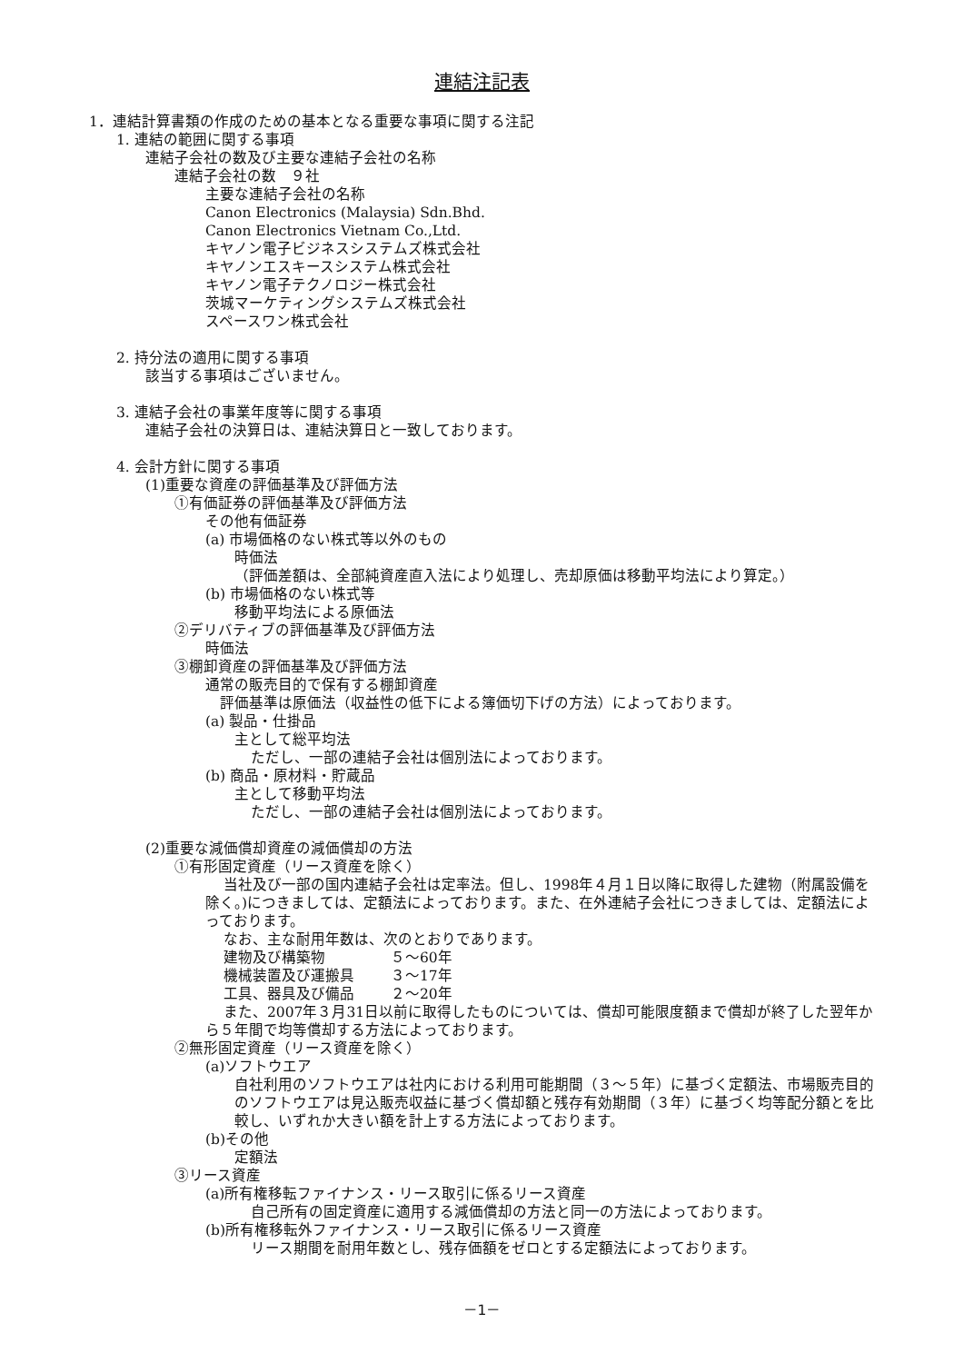連結注記表
1．連結計算書類の作成のための基本となる重要な事項に関する注記
1. 連結の範囲に関する事項
連結子会社の数及び主要な連結子会社の名称
連結子会社の数　９社
主要な連結子会社の名称
Canon Electronics (Malaysia) Sdn.Bhd.
Canon Electronics Vietnam Co.,Ltd.
キヤノン電子ビジネスシステムズ株式会社
キヤノンエスキースシステム株式会社
キヤノン電子テクノロジー株式会社
茨城マーケティングシステムズ株式会社
スペースワン株式会社
2. 持分法の適用に関する事項
該当する事項はございません。
3. 連結子会社の事業年度等に関する事項
連結子会社の決算日は、連結決算日と一致しております。
4. 会計方針に関する事項
(1)重要な資産の評価基準及び評価方法
①有価証券の評価基準及び評価方法
その他有価証券
(a) 市場価格のない株式等以外のもの
時価法
（評価差額は、全部純資産直入法により処理し、売却原価は移動平均法により算定。）
(b) 市場価格のない株式等
移動平均法による原価法
②デリバティブの評価基準及び評価方法
時価法
③棚卸資産の評価基準及び評価方法
通常の販売目的で保有する棚卸資産
評価基準は原価法（収益性の低下による簿価切下げの方法）によっております。
(a) 製品・仕掛品
主として総平均法
ただし、一部の連結子会社は個別法によっております。
(b) 商品・原材料・貯蔵品
主として移動平均法
ただし、一部の連結子会社は個別法によっております。
(2)重要な減価償却資産の減価償却の方法
①有形固定資産（リース資産を除く）
当社及び一部の国内連結子会社は定率法。但し、1998年４月１日以降に取得した建物（附属設備を除く。)につきましては、定額法によっております。また、在外連結子会社につきましては、定額法によっております。
なお、主な耐用年数は、次のとおりであります。
| 建物及び構築物 | ５～60年 |
| 機械装置及び運搬具 | ３～17年 |
| 工具、器具及び備品 | ２～20年 |
また、2007年３月31日以前に取得したものについては、償却可能限度額まで償却が終了した翌年から５年間で均等償却する方法によっております。
②無形固定資産（リース資産を除く）
(a)ソフトウエア
自社利用のソフトウエアは社内における利用可能期間（３～５年）に基づく定額法、市場販売目的のソフトウエアは見込販売収益に基づく償却額と残存有効期間（３年）に基づく均等配分額とを比較し、いずれか大きい額を計上する方法によっております。
(b)その他
定額法
③リース資産
(a)所有権移転ファイナンス・リース取引に係るリース資産
自己所有の固定資産に適用する減価償却の方法と同一の方法によっております。
(b)所有権移転外ファイナンス・リース取引に係るリース資産
リース期間を耐用年数とし、残存価額をゼロとする定額法によっております。
－1－